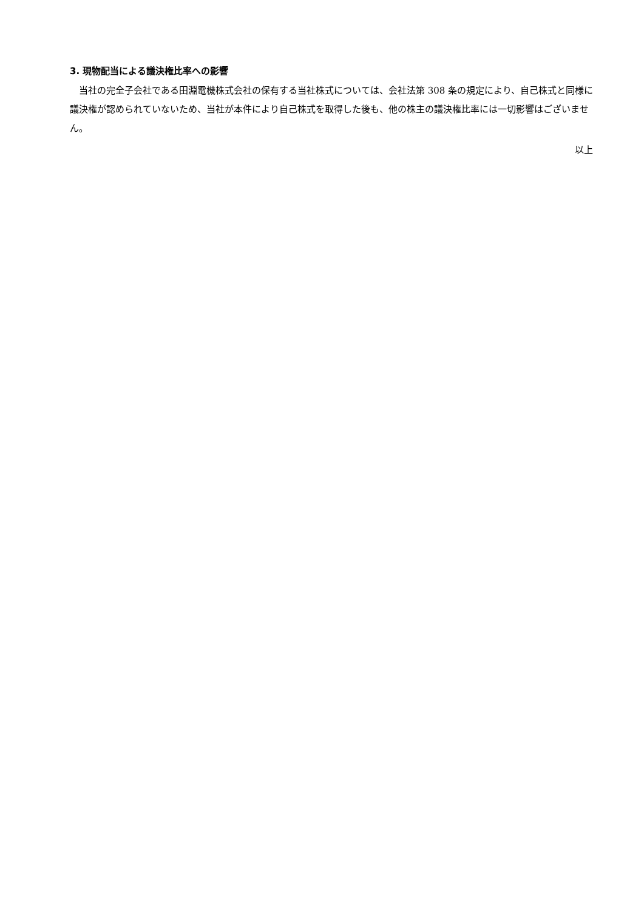3. 現物配当による議決権比率への影響
当社の完全子会社である田淵電機株式会社の保有する当社株式については、会社法第 308 条の規定により、自己株式と同様に議決権が認められていないため、当社が本件により自己株式を取得した後も、他の株主の議決権比率には一切影響はございません。
以上